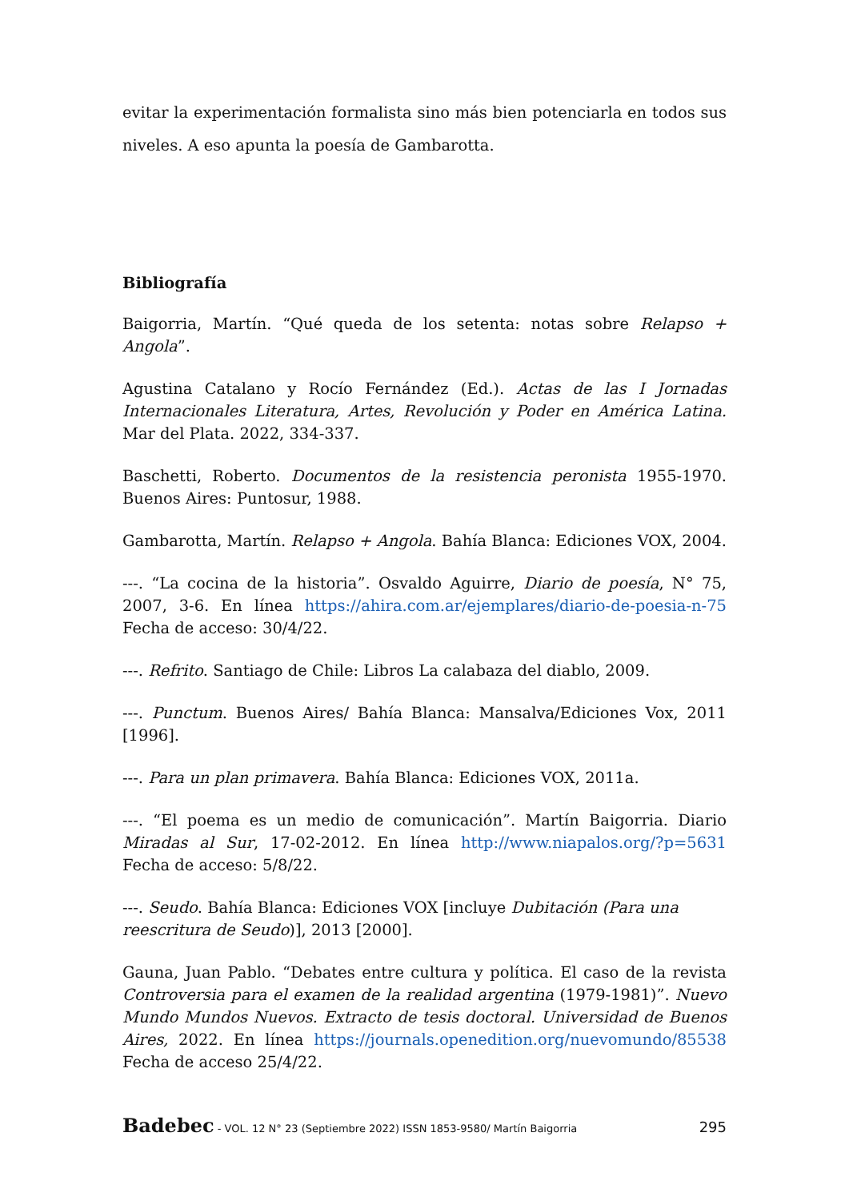evitar la experimentación formalista sino más bien potenciarla en todos sus niveles. A eso apunta la poesía de Gambarotta.
Bibliografía
Baigorria, Martín. “Qué queda de los setenta: notas sobre Relapso + Angola”.
Agustina Catalano y Rocío Fernández (Ed.). Actas de las I Jornadas Internacionales Literatura, Artes, Revolución y Poder en América Latina. Mar del Plata. 2022, 334-337.
Baschetti, Roberto. Documentos de la resistencia peronista 1955-1970. Buenos Aires: Puntosur, 1988.
Gambarotta, Martín. Relapso + Angola. Bahía Blanca: Ediciones VOX, 2004.
---. “La cocina de la historia”. Osvaldo Aguirre, Diario de poesía, N° 75, 2007, 3-6. En línea https://ahira.com.ar/ejemplares/diario-de-poesia-n-75 Fecha de acceso: 30/4/22.
---. Refrito. Santiago de Chile: Libros La calabaza del diablo, 2009.
---. Punctum. Buenos Aires/ Bahía Blanca: Mansalva/Ediciones Vox, 2011 [1996].
---. Para un plan primavera. Bahía Blanca: Ediciones VOX, 2011a.
---. “El poema es un medio de comunicación”. Martín Baigorria. Diario Miradas al Sur, 17-02-2012. En línea http://www.niapalos.org/?p=5631 Fecha de acceso: 5/8/22.
---. Seudo. Bahía Blanca: Ediciones VOX [incluye Dubitación (Para una reescritura de Seudo)], 2013 [2000].
Gauna, Juan Pablo. “Debates entre cultura y política. El caso de la revista Controversia para el examen de la realidad argentina (1979-1981)”. Nuevo Mundo Mundos Nuevos. Extracto de tesis doctoral. Universidad de Buenos Aires, 2022. En línea https://journals.openedition.org/nuevomundo/85538 Fecha de acceso 25/4/22.
Badebec - VOL. 12 N° 23 (Septiembre 2022) ISSN 1853-9580/ Martín Baigorria 295